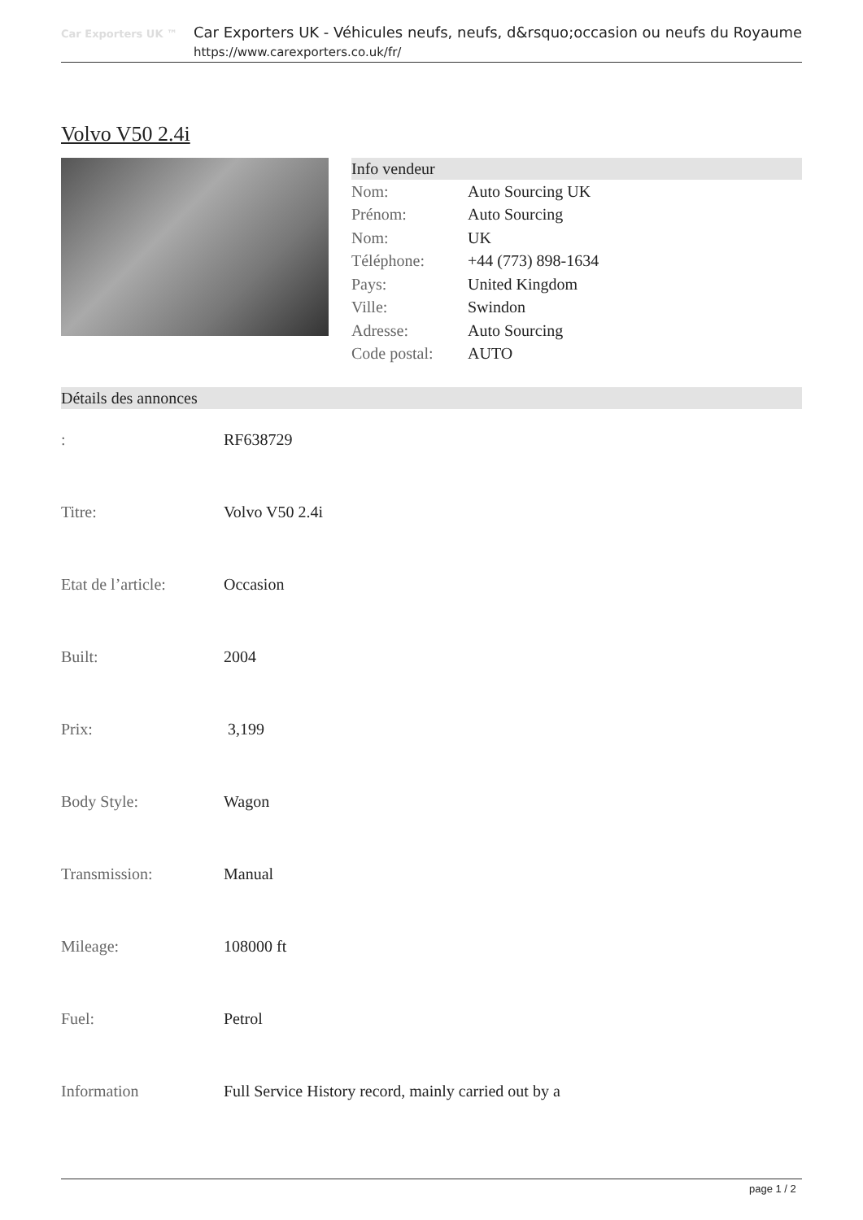Car Exporters UK ™
Car Exporters UK - Véhicules neufs, neufs, d&rsquo;occasion ou neufs du Royaume
https://www.carexporters.co.uk/fr/
Volvo V50 2.4i
Info vendeur
| Nom: | Auto Sourcing UK |
| Prénom: | Auto Sourcing |
| Nom: | UK |
| Téléphone: | +44 (773) 898-1634 |
| Pays: | United Kingdom |
| Ville: | Swindon |
| Adresse: | Auto Sourcing |
| Code postal: | AUTO |
Détails des annonces
| : | RF638729 |
| Titre: | Volvo V50 2.4i |
| Etat de l’article: | Occasion |
| Built: | 2004 |
| Prix: | 3,199 |
| Body Style: | Wagon |
| Transmission: | Manual |
| Mileage: | 108000 ft |
| Fuel: | Petrol |
| Information | Full Service History record, mainly carried out by a |
page 1 / 2